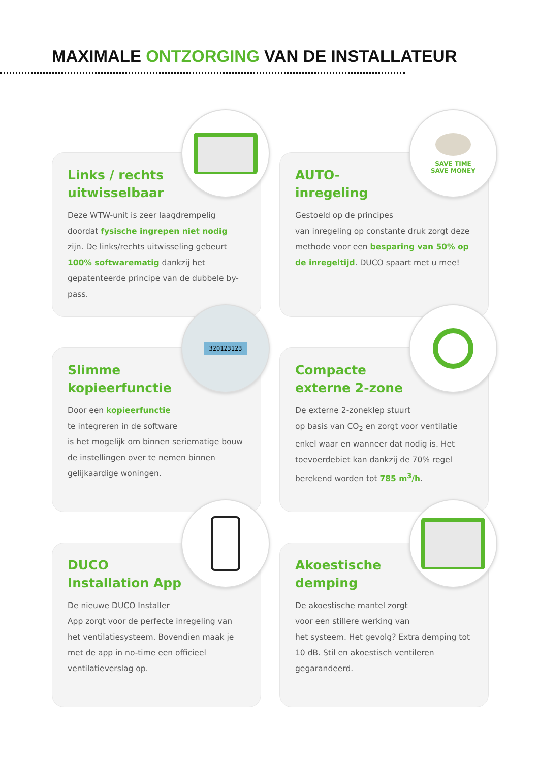MAXIMALE ONTZORGING VAN DE INSTALLATEUR
Links / rechts uitwisselbaar
Deze WTW-unit is zeer laagdrempelig doordat fysische ingrepen niet nodig zijn. De links/rechts uitwisseling gebeurt 100% softwarematig dankzij het gepatenteerde principe van de dubbele by-pass.
SAVE TIME
SAVE MONEY
AUTO-inregeling
Gestoeld op de principes
van inregeling op constante druk zorgt deze methode voor een besparing van 50% op de inregeltijd. DUCO spaart met u mee!
320123123
Slimme kopieerfunctie
Door een kopieerfunctie
te integreren in de software
is het mogelijk om binnen seriematige bouw de instellingen over te nemen binnen gelijkaardige woningen.
Compacte externe 2-zone
De externe 2-zoneklep stuurt
op basis van CO<sub>2</sub> en zorgt voor ventilatie enkel waar en wanneer dat nodig is. Het toevoerdebiet kan dankzij de 70% regel berekend worden tot 785 m<sup>3</sup>/h.
DUCO Installation App
De nieuwe DUCO Installer
App zorgt voor de perfecte inregeling van het ventilatiesysteem. Bovendien maak je met de app in no-time een officieel ventilatieverslag op.
Akoestische demping
De akoestische mantel zorgt
voor een stillere werking van
het systeem. Het gevolg? Extra demping tot 10 dB. Stil en akoestisch ventileren gegarandeerd.